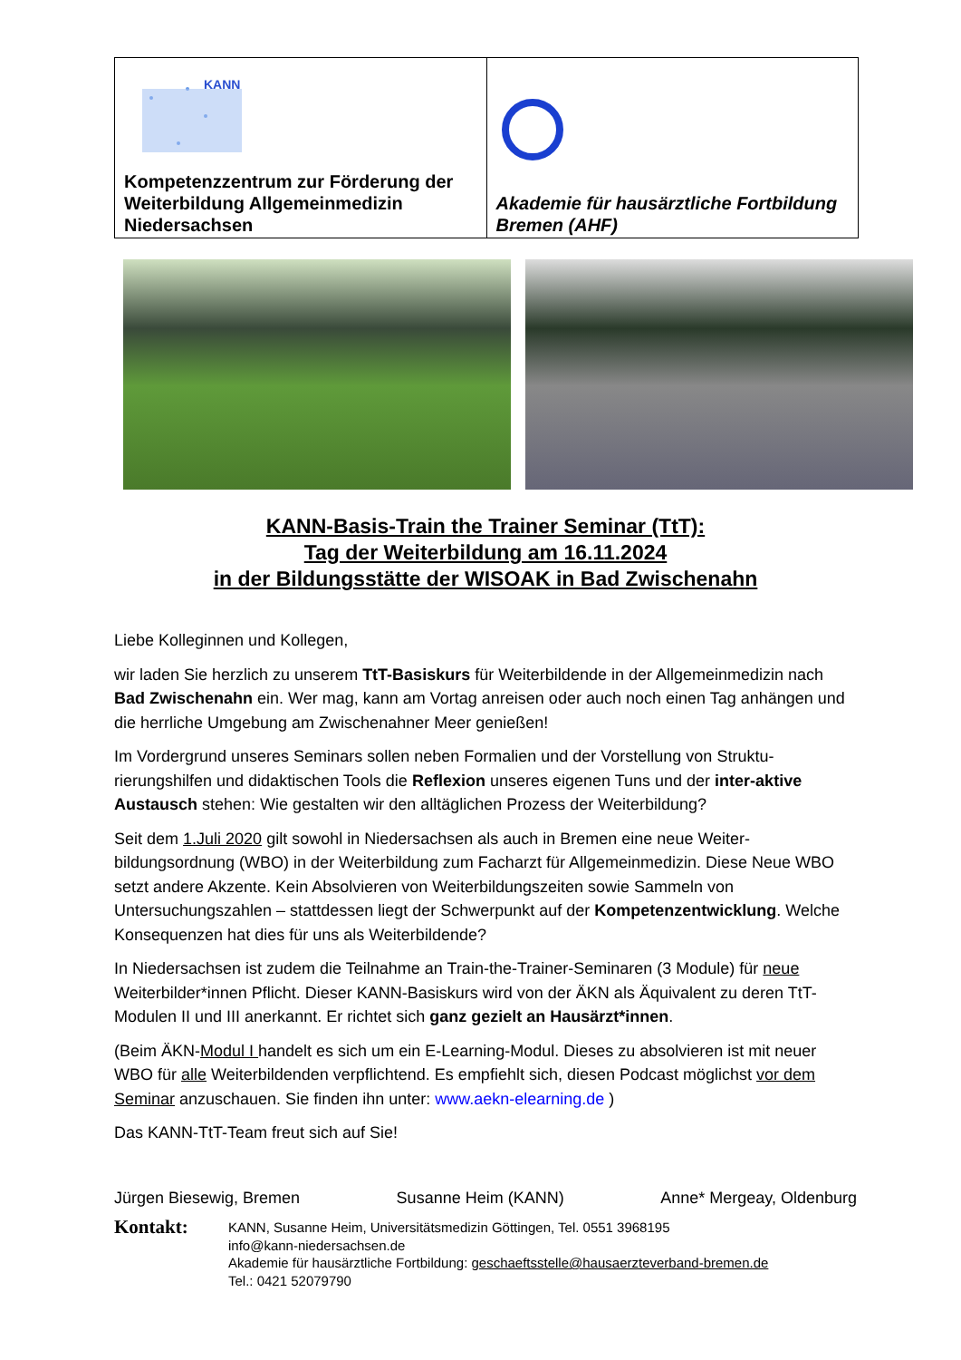| KANN Kompetenzzentrum zur Förderung der Weiterbildung Allgemeinmedizin Niedersachsen | Akademie für hausärztliche Fortbildung Bremen (AHF) |
KANN-Basis-Train the Trainer Seminar (TtT):
Tag der Weiterbildung am 16.11.2024
in der Bildungsstätte der WISOAK in Bad Zwischenahn
Liebe Kolleginnen und Kollegen,
wir laden Sie herzlich zu unserem TtT-Basiskurs für Weiterbildende in der Allgemeinmedizin nach Bad Zwischenahn ein. Wer mag, kann am Vortag anreisen oder auch noch einen Tag anhängen und die herrliche Umgebung am Zwischenahner Meer genießen!
Im Vordergrund unseres Seminars sollen neben Formalien und der Vorstellung von Struktu-rierungshilfen und didaktischen Tools die Reflexion unseres eigenen Tuns und der inter-aktive Austausch stehen: Wie gestalten wir den alltäglichen Prozess der Weiterbildung?
Seit dem 1.Juli 2020 gilt sowohl in Niedersachsen als auch in Bremen eine neue Weiter-bildungsordnung (WBO) in der Weiterbildung zum Facharzt für Allgemeinmedizin. Diese Neue WBO setzt andere Akzente. Kein Absolvieren von Weiterbildungszeiten sowie Sammeln von Untersuchungszahlen – stattdessen liegt der Schwerpunkt auf der Kompetenzentwicklung. Welche Konsequenzen hat dies für uns als Weiterbildende?
In Niedersachsen ist zudem die Teilnahme an Train-the-Trainer-Seminaren (3 Module) für neue Weiterbilder*innen Pflicht. Dieser KANN-Basiskurs wird von der ÄKN als Äquivalent zu deren TtT-Modulen II und III anerkannt. Er richtet sich ganz gezielt an Hausärzt*innen.
(Beim ÄKN-Modul I handelt es sich um ein E-Learning-Modul. Dieses zu absolvieren ist mit neuer WBO für alle Weiterbildenden verpflichtend. Es empfiehlt sich, diesen Podcast möglichst vor dem Seminar anzuschauen. Sie finden ihn unter: www.aekn-elearning.de )
Das KANN-TtT-Team freut sich auf Sie!
Jürgen Biesewig, Bremen Susanne Heim (KANN) Anne* Mergeay, Oldenburg
Kontakt:
KANN, Susanne Heim, Universitätsmedizin Göttingen, Tel. 0551 3968195
info@kann-niedersachsen.de
Akademie für hausärztliche Fortbildung: geschaeftsstelle@hausaerzteverband-bremen.de
Tel.: 0421 52079790